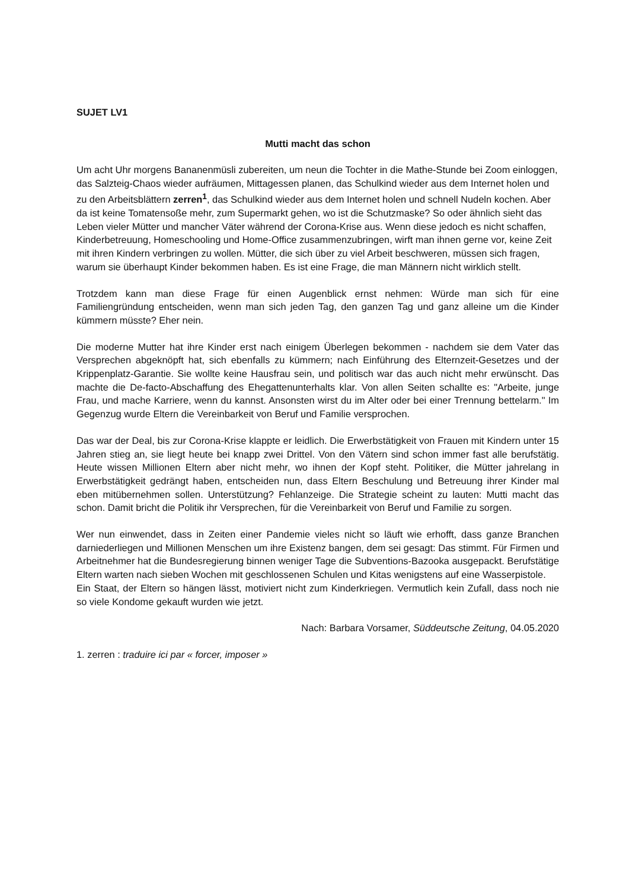SUJET LV1
Mutti macht das schon
Um acht Uhr morgens Bananenmüsli zubereiten, um neun die Tochter in die Mathe-Stunde bei Zoom einloggen, das Salzteig-Chaos wieder aufräumen, Mittagessen planen, das Schulkind wieder aus dem Internet holen und zu den Arbeitsblättern zerren<sup>1</sup>, das Schulkind wieder aus dem Internet holen und schnell Nudeln kochen. Aber da ist keine Tomatensoße mehr, zum Supermarkt gehen, wo ist die Schutzmaske? So oder ähnlich sieht das Leben vieler Mütter und mancher Väter während der Corona-Krise aus. Wenn diese jedoch es nicht schaffen, Kinderbetreuung, Homeschooling und Home-Office zusammenzubringen, wirft man ihnen gerne vor, keine Zeit mit ihren Kindern verbringen zu wollen. Mütter, die sich über zu viel Arbeit beschweren, müssen sich fragen, warum sie überhaupt Kinder bekommen haben. Es ist eine Frage, die man Männern nicht wirklich stellt.
Trotzdem kann man diese Frage für einen Augenblick ernst nehmen: Würde man sich für eine Familiengründung entscheiden, wenn man sich jeden Tag, den ganzen Tag und ganz alleine um die Kinder kümmern müsste? Eher nein.
Die moderne Mutter hat ihre Kinder erst nach einigem Überlegen bekommen - nachdem sie dem Vater das Versprechen abgeknöpft hat, sich ebenfalls zu kümmern; nach Einführung des Elternzeit-Gesetzes und der Krippenplatz-Garantie. Sie wollte keine Hausfrau sein, und politisch war das auch nicht mehr erwünscht. Das machte die De-facto-Abschaffung des Ehegattenunterhalts klar. Von allen Seiten schallte es: "Arbeite, junge Frau, und mache Karriere, wenn du kannst. Ansonsten wirst du im Alter oder bei einer Trennung bettelarm." Im Gegenzug wurde Eltern die Vereinbarkeit von Beruf und Familie versprochen.
Das war der Deal, bis zur Corona-Krise klappte er leidlich. Die Erwerbstätigkeit von Frauen mit Kindern unter 15 Jahren stieg an, sie liegt heute bei knapp zwei Drittel. Von den Vätern sind schon immer fast alle berufstätig. Heute wissen Millionen Eltern aber nicht mehr, wo ihnen der Kopf steht. Politiker, die Mütter jahrelang in Erwerbstätigkeit gedrängt haben, entscheiden nun, dass Eltern Beschulung und Betreuung ihrer Kinder mal eben mitübernehmen sollen. Unterstützung? Fehlanzeige. Die Strategie scheint zu lauten: Mutti macht das schon. Damit bricht die Politik ihr Versprechen, für die Vereinbarkeit von Beruf und Familie zu sorgen.
Wer nun einwendet, dass in Zeiten einer Pandemie vieles nicht so läuft wie erhofft, dass ganze Branchen darniederliegen und Millionen Menschen um ihre Existenz bangen, dem sei gesagt: Das stimmt. Für Firmen und Arbeitnehmer hat die Bundesregierung binnen weniger Tage die Subventions-Bazooka ausgepackt. Berufstätige Eltern warten nach sieben Wochen mit geschlossenen Schulen und Kitas wenigstens auf eine Wasserpistole.
Ein Staat, der Eltern so hängen lässt, motiviert nicht zum Kinderkriegen. Vermutlich kein Zufall, dass noch nie so viele Kondome gekauft wurden wie jetzt.
Nach: Barbara Vorsamer, Süddeutsche Zeitung, 04.05.2020
1. zerren : traduire ici par « forcer, imposer »